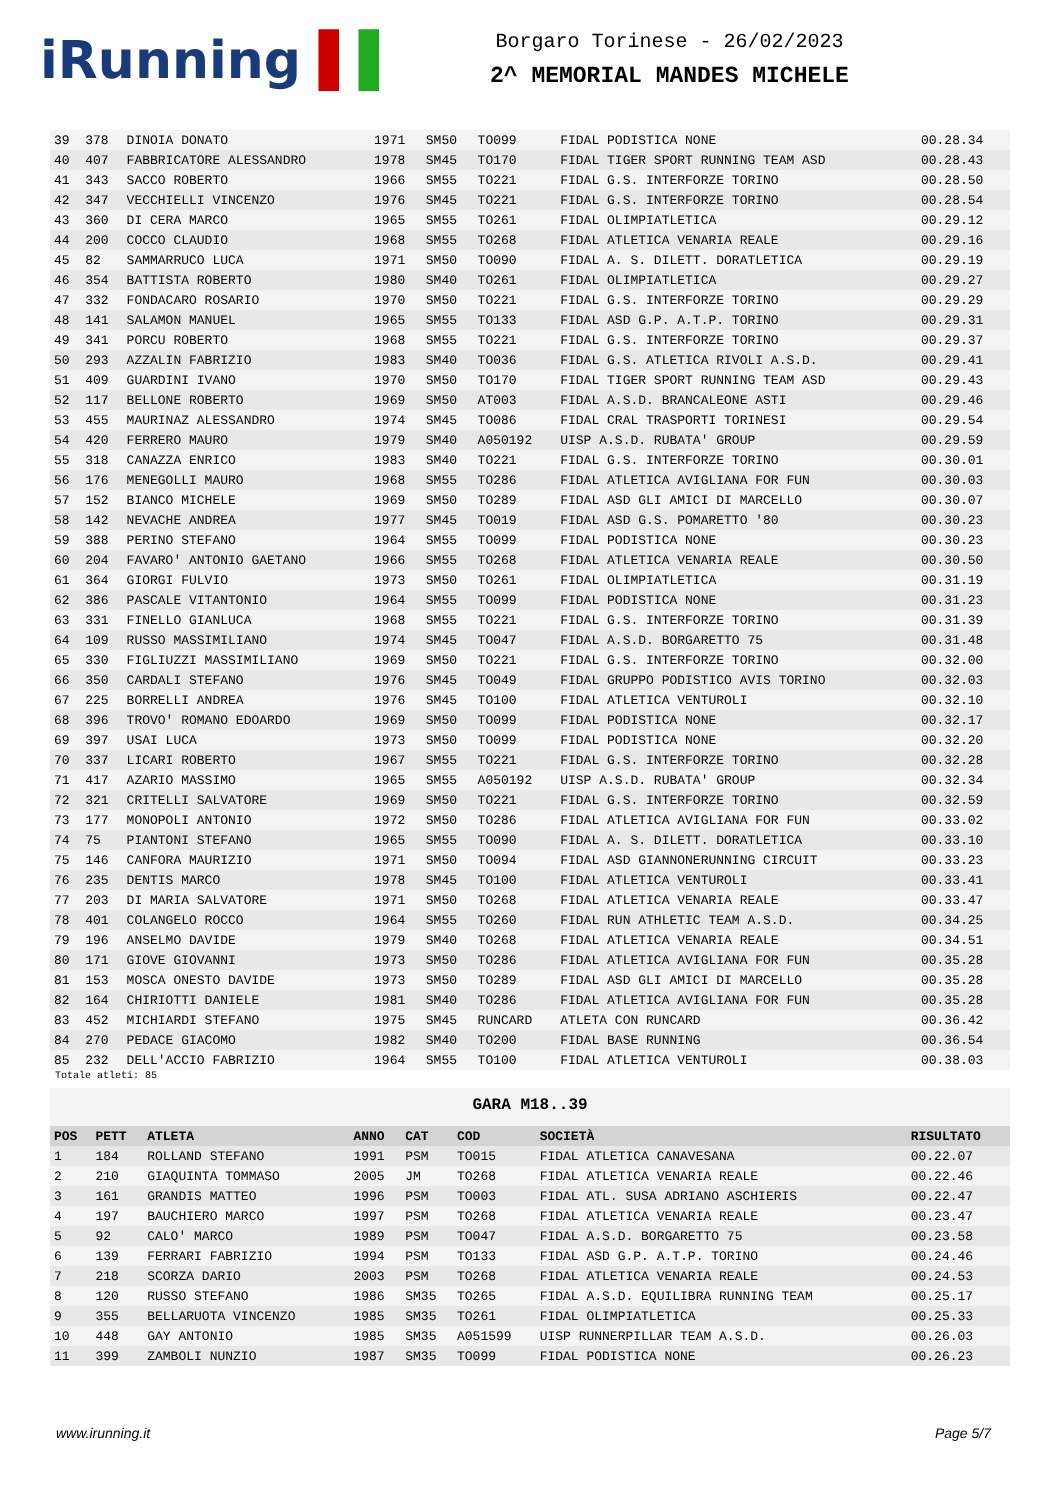iRunning ▌▌
Borgaro Torinese - 26/02/2023
2^ MEMORIAL MANDES MICHELE
| 39 | 378 | DINOIA DONATO | 1971 | SM50 | TO099 | FIDAL PODISTICA NONE | 00.28.34 |
| 40 | 407 | FABBRICATORE ALESSANDRO | 1978 | SM45 | TO170 | FIDAL TIGER SPORT RUNNING TEAM ASD | 00.28.43 |
| 41 | 343 | SACCO ROBERTO | 1966 | SM55 | TO221 | FIDAL G.S. INTERFORZE TORINO | 00.28.50 |
| 42 | 347 | VECCHIELLI VINCENZO | 1976 | SM45 | TO221 | FIDAL G.S. INTERFORZE TORINO | 00.28.54 |
| 43 | 360 | DI CERA MARCO | 1965 | SM55 | TO261 | FIDAL OLIMPIATLETICA | 00.29.12 |
| 44 | 200 | COCCO CLAUDIO | 1968 | SM55 | TO268 | FIDAL ATLETICA VENARIA REALE | 00.29.16 |
| 45 | 82 | SAMMARRUCO LUCA | 1971 | SM50 | TO090 | FIDAL A. S. DILETT. DORATLETICA | 00.29.19 |
| 46 | 354 | BATTISTA ROBERTO | 1980 | SM40 | TO261 | FIDAL OLIMPIATLETICA | 00.29.27 |
| 47 | 332 | FONDACARO ROSARIO | 1970 | SM50 | TO221 | FIDAL G.S. INTERFORZE TORINO | 00.29.29 |
| 48 | 141 | SALAMON MANUEL | 1965 | SM55 | TO133 | FIDAL ASD G.P. A.T.P. TORINO | 00.29.31 |
| 49 | 341 | PORCU ROBERTO | 1968 | SM55 | TO221 | FIDAL G.S. INTERFORZE TORINO | 00.29.37 |
| 50 | 293 | AZZALIN FABRIZIO | 1983 | SM40 | TO036 | FIDAL G.S. ATLETICA RIVOLI A.S.D. | 00.29.41 |
| 51 | 409 | GUARDINI IVANO | 1970 | SM50 | TO170 | FIDAL TIGER SPORT RUNNING TEAM ASD | 00.29.43 |
| 52 | 117 | BELLONE ROBERTO | 1969 | SM50 | AT003 | FIDAL A.S.D. BRANCALEONE ASTI | 00.29.46 |
| 53 | 455 | MAURINAZ ALESSANDRO | 1974 | SM45 | TO086 | FIDAL CRAL TRASPORTI TORINESI | 00.29.54 |
| 54 | 420 | FERRERO MAURO | 1979 | SM40 | A050192 | UISP A.S.D. RUBATA' GROUP | 00.29.59 |
| 55 | 318 | CANAZZA ENRICO | 1983 | SM40 | TO221 | FIDAL G.S. INTERFORZE TORINO | 00.30.01 |
| 56 | 176 | MENEGOLLI MAURO | 1968 | SM55 | TO286 | FIDAL ATLETICA AVIGLIANA FOR FUN | 00.30.03 |
| 57 | 152 | BIANCO MICHELE | 1969 | SM50 | TO289 | FIDAL ASD GLI AMICI DI MARCELLO | 00.30.07 |
| 58 | 142 | NEVACHE ANDREA | 1977 | SM45 | TO019 | FIDAL ASD G.S. POMARETTO '80 | 00.30.23 |
| 59 | 388 | PERINO STEFANO | 1964 | SM55 | TO099 | FIDAL PODISTICA NONE | 00.30.23 |
| 60 | 204 | FAVARO' ANTONIO GAETANO | 1966 | SM55 | TO268 | FIDAL ATLETICA VENARIA REALE | 00.30.50 |
| 61 | 364 | GIORGI FULVIO | 1973 | SM50 | TO261 | FIDAL OLIMPIATLETICA | 00.31.19 |
| 62 | 386 | PASCALE VITANTONIO | 1964 | SM55 | TO099 | FIDAL PODISTICA NONE | 00.31.23 |
| 63 | 331 | FINELLO GIANLUCA | 1968 | SM55 | TO221 | FIDAL G.S. INTERFORZE TORINO | 00.31.39 |
| 64 | 109 | RUSSO MASSIMILIANO | 1974 | SM45 | TO047 | FIDAL A.S.D. BORGARETTO 75 | 00.31.48 |
| 65 | 330 | FIGLIUZZI MASSIMILIANO | 1969 | SM50 | TO221 | FIDAL G.S. INTERFORZE TORINO | 00.32.00 |
| 66 | 350 | CARDALI STEFANO | 1976 | SM45 | TO049 | FIDAL GRUPPO PODISTICO AVIS TORINO | 00.32.03 |
| 67 | 225 | BORRELLI ANDREA | 1976 | SM45 | TO100 | FIDAL ATLETICA VENTUROLI | 00.32.10 |
| 68 | 396 | TROVO' ROMANO EDOARDO | 1969 | SM50 | TO099 | FIDAL PODISTICA NONE | 00.32.17 |
| 69 | 397 | USAI LUCA | 1973 | SM50 | TO099 | FIDAL PODISTICA NONE | 00.32.20 |
| 70 | 337 | LICARI ROBERTO | 1967 | SM55 | TO221 | FIDAL G.S. INTERFORZE TORINO | 00.32.28 |
| 71 | 417 | AZARIO MASSIMO | 1965 | SM55 | A050192 | UISP A.S.D. RUBATA' GROUP | 00.32.34 |
| 72 | 321 | CRITELLI SALVATORE | 1969 | SM50 | TO221 | FIDAL G.S. INTERFORZE TORINO | 00.32.59 |
| 73 | 177 | MONOPOLI ANTONIO | 1972 | SM50 | TO286 | FIDAL ATLETICA AVIGLIANA FOR FUN | 00.33.02 |
| 74 | 75 | PIANTONI STEFANO | 1965 | SM55 | TO090 | FIDAL A. S. DILETT. DORATLETICA | 00.33.10 |
| 75 | 146 | CANFORA MAURIZIO | 1971 | SM50 | TO094 | FIDAL ASD GIANNONERUNNING CIRCUIT | 00.33.23 |
| 76 | 235 | DENTIS MARCO | 1978 | SM45 | TO100 | FIDAL ATLETICA VENTUROLI | 00.33.41 |
| 77 | 203 | DI MARIA SALVATORE | 1971 | SM50 | TO268 | FIDAL ATLETICA VENARIA REALE | 00.33.47 |
| 78 | 401 | COLANGELO ROCCO | 1964 | SM55 | TO260 | FIDAL RUN ATHLETIC TEAM A.S.D. | 00.34.25 |
| 79 | 196 | ANSELMO DAVIDE | 1979 | SM40 | TO268 | FIDAL ATLETICA VENARIA REALE | 00.34.51 |
| 80 | 171 | GIOVE GIOVANNI | 1973 | SM50 | TO286 | FIDAL ATLETICA AVIGLIANA FOR FUN | 00.35.28 |
| 81 | 153 | MOSCA ONESTO DAVIDE | 1973 | SM50 | TO289 | FIDAL ASD GLI AMICI DI MARCELLO | 00.35.28 |
| 82 | 164 | CHIRIOTTI DANIELE | 1981 | SM40 | TO286 | FIDAL ATLETICA AVIGLIANA FOR FUN | 00.35.28 |
| 83 | 452 | MICHIARDI STEFANO | 1975 | SM45 | RUNCARD | ATLETA CON RUNCARD | 00.36.42 |
| 84 | 270 | PEDACE GIACOMO | 1982 | SM40 | TO200 | FIDAL BASE RUNNING | 00.36.54 |
| 85 | 232 | DELL'ACCIO FABRIZIO | 1964 | SM55 | TO100 | FIDAL ATLETICA VENTUROLI | 00.38.03 |
Totale atleti: 85
GARA M18..39
| POS | PETT | ATLETA | ANNO | CAT | COD | SOCIETÀ | RISULTATO |
| --- | --- | --- | --- | --- | --- | --- | --- |
| 1 | 184 | ROLLAND STEFANO | 1991 | PSM | TO015 | FIDAL ATLETICA CANAVESANA | 00.22.07 |
| 2 | 210 | GIAQUINTA TOMMASO | 2005 | JM | TO268 | FIDAL ATLETICA VENARIA REALE | 00.22.46 |
| 3 | 161 | GRANDIS MATTEO | 1996 | PSM | TO003 | FIDAL ATL. SUSA ADRIANO ASCHIERIS | 00.22.47 |
| 4 | 197 | BAUCHIERO MARCO | 1997 | PSM | TO268 | FIDAL ATLETICA VENARIA REALE | 00.23.47 |
| 5 | 92 | CALO' MARCO | 1989 | PSM | TO047 | FIDAL A.S.D. BORGARETTO 75 | 00.23.58 |
| 6 | 139 | FERRARI FABRIZIO | 1994 | PSM | TO133 | FIDAL ASD G.P. A.T.P. TORINO | 00.24.46 |
| 7 | 218 | SCORZA DARIO | 2003 | PSM | TO268 | FIDAL ATLETICA VENARIA REALE | 00.24.53 |
| 8 | 120 | RUSSO STEFANO | 1986 | SM35 | TO265 | FIDAL A.S.D. EQUILIBRA RUNNING TEAM | 00.25.17 |
| 9 | 355 | BELLARUOTA VINCENZO | 1985 | SM35 | TO261 | FIDAL OLIMPIATLETICA | 00.25.33 |
| 10 | 448 | GAY ANTONIO | 1985 | SM35 | A051599 | UISP RUNNERPILLAR TEAM A.S.D. | 00.26.03 |
| 11 | 399 | ZAMBOLI NUNZIO | 1987 | SM35 | TO099 | FIDAL PODISTICA NONE | 00.26.23 |
www.irunning.it Page 5/7